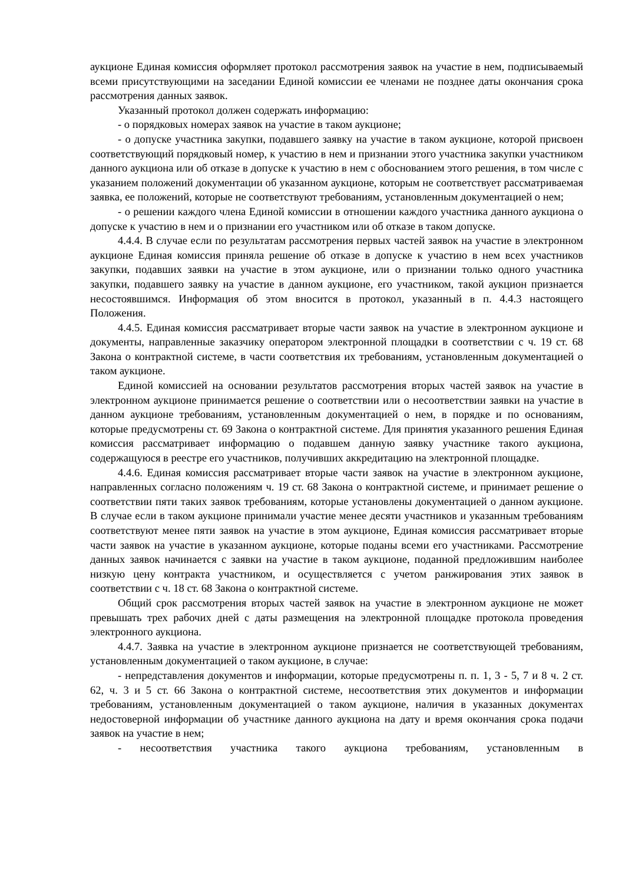аукционе Единая комиссия оформляет протокол рассмотрения заявок на участие в нем, подписываемый всеми присутствующими на заседании Единой комиссии ее членами не позднее даты окончания срока рассмотрения данных заявок.
Указанный протокол должен содержать информацию:
- о порядковых номерах заявок на участие в таком аукционе;
- о допуске участника закупки, подавшего заявку на участие в таком аукционе, которой присвоен соответствующий порядковый номер, к участию в нем и признании этого участника закупки участником данного аукциона или об отказе в допуске к участию в нем с обоснованием этого решения, в том числе с указанием положений документации об указанном аукционе, которым не соответствует рассматриваемая заявка, ее положений, которые не соответствуют требованиям, установленным документацией о нем;
- о решении каждого члена Единой комиссии в отношении каждого участника данного аукциона о допуске к участию в нем и о признании его участником или об отказе в таком допуске.
4.4.4. В случае если по результатам рассмотрения первых частей заявок на участие в электронном аукционе Единая комиссия приняла решение об отказе в допуске к участию в нем всех участников закупки, подавших заявки на участие в этом аукционе, или о признании только одного участника закупки, подавшего заявку на участие в данном аукционе, его участником, такой аукцион признается несостоявшимся. Информация об этом вносится в протокол, указанный в п. 4.4.3 настоящего Положения.
4.4.5. Единая комиссия рассматривает вторые части заявок на участие в электронном аукционе и документы, направленные заказчику оператором электронной площадки в соответствии с ч. 19 ст. 68 Закона о контрактной системе, в части соответствия их требованиям, установленным документацией о таком аукционе.
Единой комиссией на основании результатов рассмотрения вторых частей заявок на участие в электронном аукционе принимается решение о соответствии или о несоответствии заявки на участие в данном аукционе требованиям, установленным документацией о нем, в порядке и по основаниям, которые предусмотрены ст. 69 Закона о контрактной системе. Для принятия указанного решения Единая комиссия рассматривает информацию о подавшем данную заявку участнике такого аукциона, содержащуюся в реестре его участников, получивших аккредитацию на электронной площадке.
4.4.6. Единая комиссия рассматривает вторые части заявок на участие в электронном аукционе, направленных согласно положениям ч. 19 ст. 68 Закона о контрактной системе, и принимает решение о соответствии пяти таких заявок требованиям, которые установлены документацией о данном аукционе. В случае если в таком аукционе принимали участие менее десяти участников и указанным требованиям соответствуют менее пяти заявок на участие в этом аукционе, Единая комиссия рассматривает вторые части заявок на участие в указанном аукционе, которые поданы всеми его участниками. Рассмотрение данных заявок начинается с заявки на участие в таком аукционе, поданной предложившим наиболее низкую цену контракта участником, и осуществляется с учетом ранжирования этих заявок в соответствии с ч. 18 ст. 68 Закона о контрактной системе.
Общий срок рассмотрения вторых частей заявок на участие в электронном аукционе не может превышать трех рабочих дней с даты размещения на электронной площадке протокола проведения электронного аукциона.
4.4.7. Заявка на участие в электронном аукционе признается не соответствующей требованиям, установленным документацией о таком аукционе, в случае:
- непредставления документов и информации, которые предусмотрены п. п. 1, 3 - 5, 7 и 8 ч. 2 ст. 62, ч. 3 и 5 ст. 66 Закона о контрактной системе, несоответствия этих документов и информации требованиям, установленным документацией о таком аукционе, наличия в указанных документах недостоверной информации об участнике данного аукциона на дату и время окончания срока подачи заявок на участие в нем;
- несоответствия участника такого аукциона требованиям, установленным в